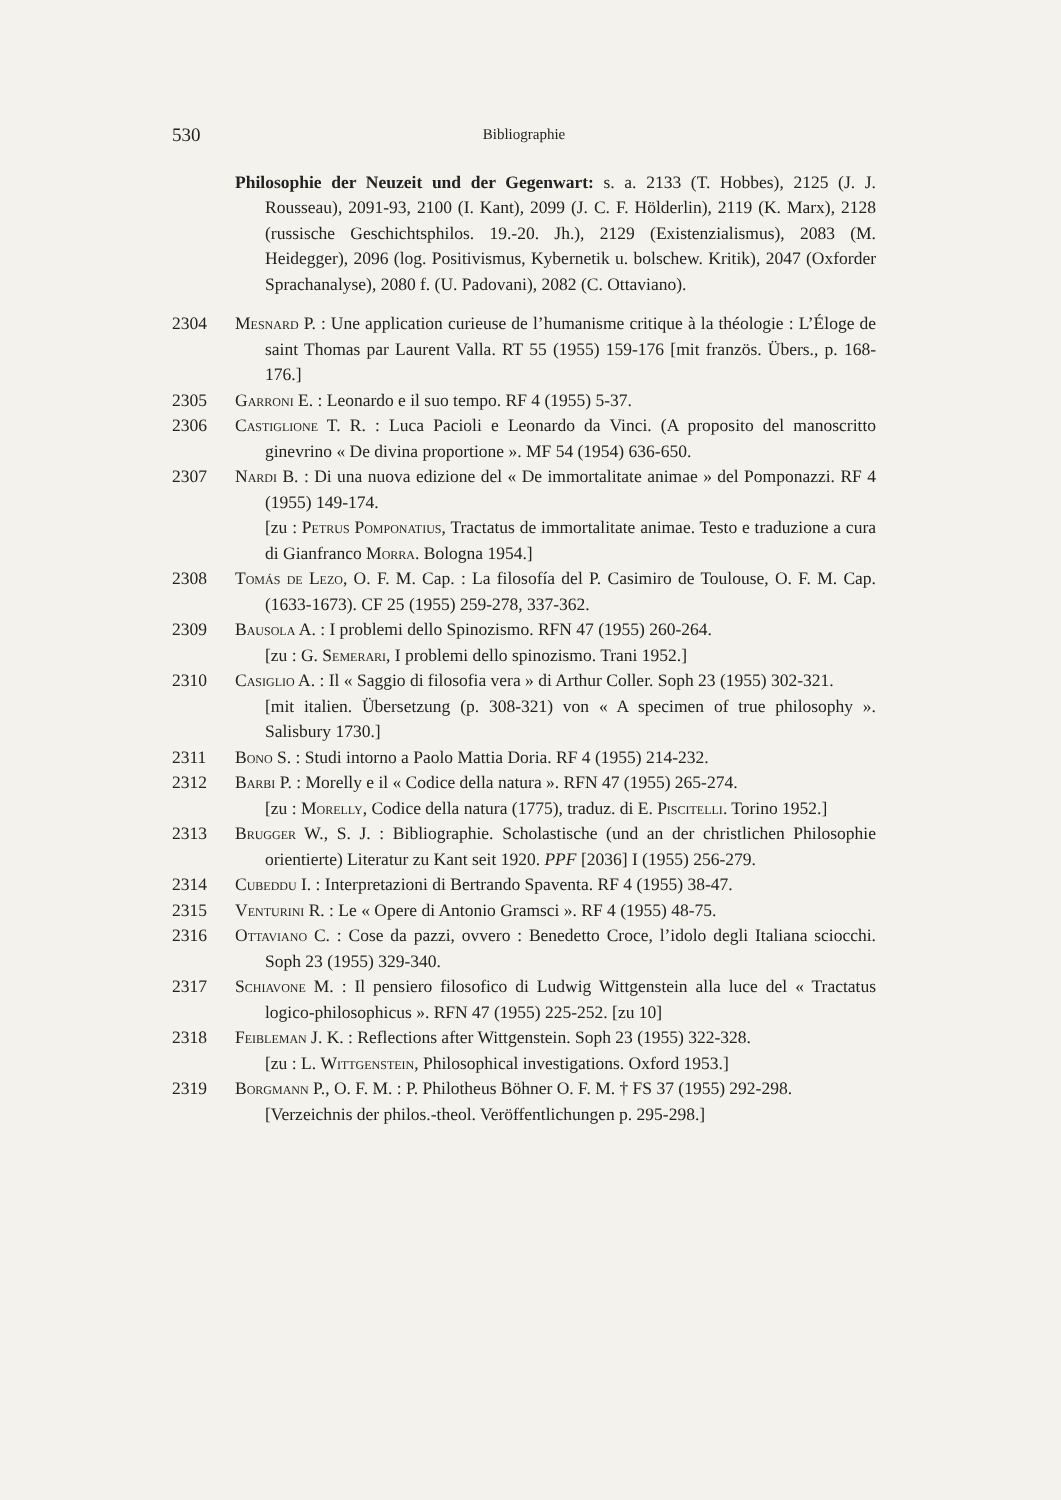530 Bibliographie
Philosophie der Neuzeit und der Gegenwart: s. a. 2133 (T. Hobbes), 2125 (J. J. Rousseau), 2091-93, 2100 (I. Kant), 2099 (J. C. F. Hölderlin), 2119 (K. Marx), 2128 (russische Geschichtsphilos. 19.-20. Jh.), 2129 (Existenzialismus), 2083 (M. Heidegger), 2096 (log. Positivismus, Kybernetik u. bolschew. Kritik), 2047 (Oxforder Sprachanalyse), 2080 f. (U. Padovani), 2082 (C. Ottaviano).
2304 Mesnard P. : Une application curieuse de l’humanisme critique à la théologie : L’Éloge de saint Thomas par Laurent Valla. RT 55 (1955) 159-176 [mit französ. Übers., p. 168-176.]
2305 Garroni E. : Leonardo e il suo tempo. RF 4 (1955) 5-37.
2306 Castiglione T. R. : Luca Pacioli e Leonardo da Vinci. (A proposito del manoscritto ginevrino « De divina proportione ». MF 54 (1954) 636-650.
2307 Nardi B. : Di una nuova edizione del « De immortalitate animae » del Pomponazzi. RF 4 (1955) 149-174.
[zu : Petrus Pomponatius, Tractatus de immortalitate animae. Testo e traduzione a cura di Gianfranco Morra. Bologna 1954.]
2308 Tomás de Lezo, O. F. M. Cap. : La filosofía del P. Casimiro de Toulouse, O. F. M. Cap. (1633-1673). CF 25 (1955) 259-278, 337-362.
2309 Bausola A. : I problemi dello Spinozismo. RFN 47 (1955) 260-264.
[zu : G. Semerari, I problemi dello spinozismo. Trani 1952.]
2310 Casiglio A. : Il « Saggio di filosofia vera » di Arthur Coller. Soph 23 (1955) 302-321.
[mit italien. Übersetzung (p. 308-321) von « A specimen of true philosophy ». Salisbury 1730.]
2311 Bono S. : Studi intorno a Paolo Mattia Doria. RF 4 (1955) 214-232.
2312 Barbi P. : Morelly e il « Codice della natura ». RFN 47 (1955) 265-274.
[zu : Morelly, Codice della natura (1775), traduz. di E. Piscitelli. Torino 1952.]
2313 Brugger W., S. J. : Bibliographie. Scholastische (und an der christlichen Philosophie orientierte) Literatur zu Kant seit 1920. PPF [2036] I (1955) 256-279.
2314 Cubeddu I. : Interpretazioni di Bertrando Spaventa. RF 4 (1955) 38-47.
2315 Venturini R. : Le « Opere di Antonio Gramsci ». RF 4 (1955) 48-75.
2316 Ottaviano C. : Cose da pazzi, ovvero : Benedetto Croce, l’idolo degli Italiana sciocchi. Soph 23 (1955) 329-340.
2317 Schiavone M. : Il pensiero filosofico di Ludwig Wittgenstein alla luce del « Tractatus logico-philosophicus ». RFN 47 (1955) 225-252. [zu 10]
2318 Feibleman J. K. : Reflections after Wittgenstein. Soph 23 (1955) 322-328.
[zu : L. Wittgenstein, Philosophical investigations. Oxford 1953.]
2319 Borgmann P., O. F. M. : P. Philotheus Böhner O. F. M. † FS 37 (1955) 292-298.
[Verzeichnis der philos.-theol. Veröffentlichungen p. 295-298.]